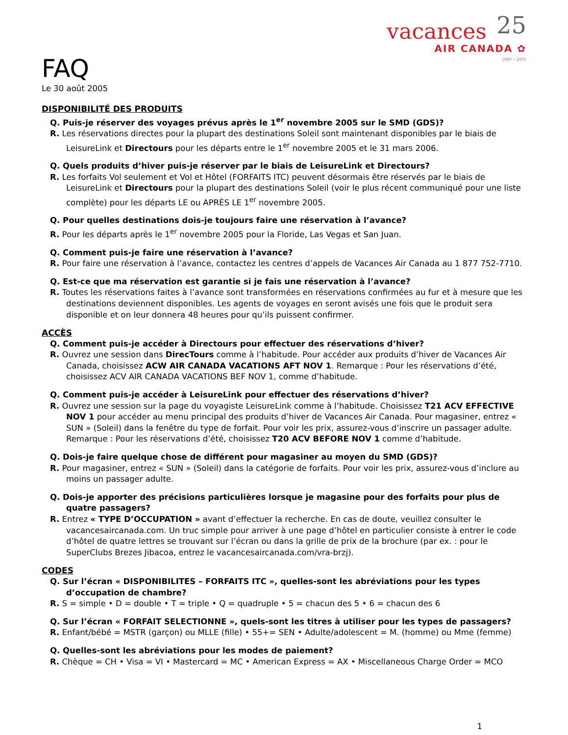vacances 25
AIR CANADA ✿
1980 • 2005
FAQ
Le 30 août 2005
DISPONIBILITÉ DES PRODUITS
Q. Puis-je réserver des voyages prévus après le 1<sup>er</sup> novembre 2005 sur le SMD (GDS)?
R. Les réservations directes pour la plupart des destinations Soleil sont maintenant disponibles par le biais de LeisureLink et Directours pour les départs entre le 1<sup>er</sup> novembre 2005 et le 31 mars 2006.
Q. Quels produits d’hiver puis-je réserver par le biais de LeisureLink et Directours?
R. Les forfaits Vol seulement et Vol et Hôtel (FORFAITS ITC) peuvent désormais être réservés par le biais de LeisureLink et Directours pour la plupart des destinations Soleil (voir le plus récent communiqué pour une liste complète) pour les départs LE ou APRÈS LE 1<sup>er</sup> novembre 2005.
Q. Pour quelles destinations dois-je toujours faire une réservation à l’avance?
R. Pour les départs après le 1<sup>er</sup> novembre 2005 pour la Floride, Las Vegas et San Juan.
Q. Comment puis-je faire une réservation à l’avance?
R. Pour faire une réservation à l’avance, contactez les centres d’appels de Vacances Air Canada au 1 877 752-7710.
Q. Est-ce que ma réservation est garantie si je fais une réservation à l’avance?
R. Toutes les réservations faites à l’avance sont transformées en réservations confirmées au fur et à mesure que les destinations deviennent disponibles. Les agents de voyages en seront avisés une fois que le produit sera disponible et on leur donnera 48 heures pour qu’ils puissent confirmer.
ACCÈS
Q. Comment puis-je accéder à Directours pour effectuer des réservations d’hiver?
R. Ouvrez une session dans DirecTours comme à l’habitude. Pour accéder aux produits d’hiver de Vacances Air Canada, choisissez ACW AIR CANADA VACATIONS AFT NOV 1. Remarque : Pour les réservations d’été, choisissez ACV AIR CANADA VACATIONS BEF NOV 1, comme d’habitude.
Q. Comment puis-je accéder à LeisureLink pour effectuer des réservations d’hiver?
R. Ouvrez une session sur la page du voyagiste LeisureLink comme à l’habitude. Choisissez T21 ACV EFFECTIVE NOV 1 pour accéder au menu principal des produits d’hiver de Vacances Air Canada. Pour magasiner, entrez « SUN » (Soleil) dans la fenêtre du type de forfait. Pour voir les prix, assurez-vous d’inscrire un passager adulte. Remarque : Pour les réservations d’été, choisissez T20 ACV BEFORE NOV 1 comme d’habitude.
Q. Dois-je faire quelque chose de différent pour magasiner au moyen du SMD (GDS)?
R. Pour magasiner, entrez « SUN » (Soleil) dans la catégorie de forfaits. Pour voir les prix, assurez-vous d’inclure au moins un passager adulte.
Q. Dois-je apporter des précisions particulières lorsque je magasine pour des forfaits pour plus de quatre passagers?
R. Entrez « TYPE D’OCCUPATION » avant d’effectuer la recherche. En cas de doute, veuillez consulter le vacancesaircanada.com. Un truc simple pour arriver à une page d’hôtel en particulier consiste à entrer le code d’hôtel de quatre lettres se trouvant sur l’écran ou dans la grille de prix de la brochure (par ex. : pour le SuperClubs Brezes Jibacoa, entrez le vacancesaircanada.com/vra-brzj).
CODES
Q. Sur l’écran « DISPONIBILITES – FORFAITS ITC », quelles-sont les abréviations pour les types d’occupation de chambre?
R. S = simple • D = double • T = triple • Q = quadruple • 5 = chacun des 5 • 6 = chacun des 6
Q. Sur l’écran « FORFAIT SELECTIONNE », quels-sont les titres à utiliser pour les types de passagers?
R. Enfant/bébé = MSTR (garçon) ou MLLE (fille) • 55+= SEN • Adulte/adolescent = M. (homme) ou Mme (femme)
Q. Quelles-sont les abréviations pour les modes de paiement?
R. Chèque = CH • Visa = VI • Mastercard = MC • American Express = AX • Miscellaneous Charge Order = MCO
1